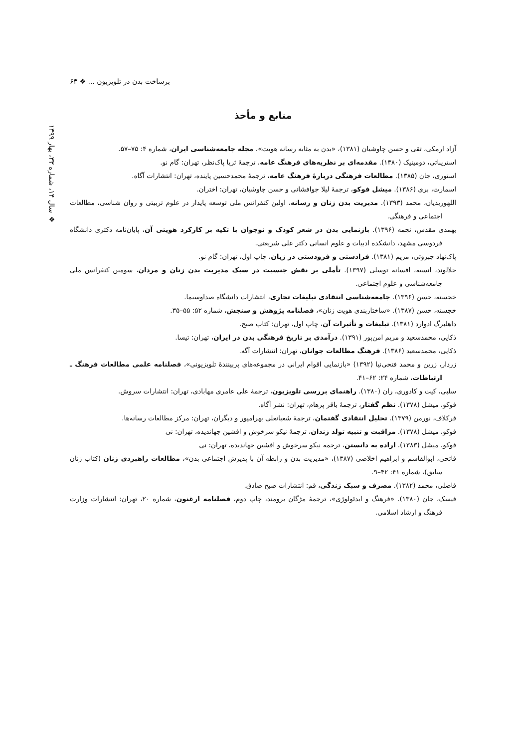برساخت بدن در تلویزیون ... ❖ ۶۳
❖ سال ۱۴، شماره ۳۳، بهار ۱۳۹۹
منابع و مأخذ
آزاد ارمکی، تقی و حسن چاوشیان (۱۳۸۱)، «بدن به مثابه رسانه هویت»، مجله جامعه‌شناسی ایران، شماره ۴: ۷۵–۵۷.
استریناتی، دومینیک (۱۳۸۰). مقدمه‌ای بر نظریه‌های فرهنگ عامه، ترجمهٔ ثریا پاک‌نظر، تهران: گام نو.
استوری، جان (۱۳۸۵). مطالعات فرهنگی دربارهٔ فرهنگ عامه، ترجمهٔ محمدحسین پاینده، تهران: انتشارات آگاه.
اسمارت، بری (۱۳۸۶). میشل فوکو، ترجمهٔ لیلا جوافشانی و حسن چاوشیان، تهران: اختران.
اللهوریدیان، محمد (۱۳۹۳). مدیریت بدن زنان و رسانه، اولین کنفرانس ملی توسعه پایدار در علوم تربیتی و روان شناسی، مطالعات اجتماعی و فرهنگی.
بهمدی مقدس، نجمه (۱۳۹۶). بازنمایی بدن در شعر کودک و نوجوان با تکیه بر کارکرد هویتی آن، پایان‌نامه دکتری دانشگاه فردوسی مشهد، دانشکده ادبیات و علوم انسانی دکتر علی شریعتی.
پاک‌نهاد جبروتی، مریم (۱۳۸۱). فرادستی و فرودستی در زبان، چاپ اول، تهران: گام نو.
جلالوند، انسیه، افسانه توسلی (۱۳۹۷). تأملی بر نقش جنسیت در سبک مدیریت بدن زنان و مردان، سومین کنفرانس ملی جامعه‌شناسی و علوم اجتماعی.
خجسته، حسن (۱۳۹۶). جامعه‌شناسی انتقادی تبلیغات تجاری، انتشارات دانشگاه صداوسیما.
خجسته، حسن (۱۳۸۷). «ساختاربندی هویت زنان»، فصلنامه پژوهش و سنجش، شماره ۵۲: ۵۵–۳۵.
داهلبرگ ادوارد (۱۳۸۱). تبلیغات و تأثیرات آن، چاپ اول، تهران: کتاب صبح.
ذکایی، محمدسعید و مریم امن‌پور (۱۳۹۱). درآمدی بر تاریخ فرهنگی بدن در ایران، تهران: تیسا.
ذکایی، محمدسعید (۱۳۸۶). فرهنگ مطالعات جوانان، تهران: انتشارات آگه.
زردار، زرین و محمد فتحی‌نیا (۱۳۹۲) «بازنمایی اقوام ایرانی در مجموعه‌های پربینندهٔ تلویزیونی»، فصلنامه علمی مطالعات فرهنگ ـ ارتباطات، شماره ۲۴: ۶۲–۴۱.
سلبی، کیت و کادوری، ران (۱۳۸۰). راهنمای بررسی تلویزیون، ترجمهٔ علی عامری مهابادی، تهران: انتشارات سروش.
فوکو، میشل (۱۳۷۸). نظم گفتار، ترجمهٔ باقر پرهام، تهران: نشر آگاه.
فرکلاف، نورمن (۱۳۷۹). تحلیل انتقادی گفتمان، ترجمهٔ شعبانعلی بهرامپور و دیگران، تهران: مرکز مطالعات رسانه‌ها.
فوکو، میشل (۱۳۷۸). مراقبت و تنبیه تولد زندان، ترجمهٔ نیکو سرخوش و افشین جهاندیده، تهران: نی
فوکو، میشل (۱۳۸۳). اراده به دانستن، ترجمه نیکو سرخوش و افشین جهاندیده، تهران: نی
فاتحی، ابوالقاسم و ابراهیم اخلاصی (۱۳۸۷)، «مدیریت بدن و رابطه آن با پذیرش اجتماعی بدن»، مطالعات راهبردی زنان (کتاب زنان سابق)، شماره ۴۱: ۴۲–۹.
فاضلی، محمد (۱۳۸۲). مصرف و سبک زندگی، قم: انتشارات صبح صادق.
فیسک، جان (۱۳۸۰). «فرهنگ و ایدئولوژی»، ترجمهٔ مژگان برومند، چاپ دوم، فصلنامه ارغنون، شماره ۲۰، تهران: انتشارات وزارت فرهنگ و ارشاد اسلامی.